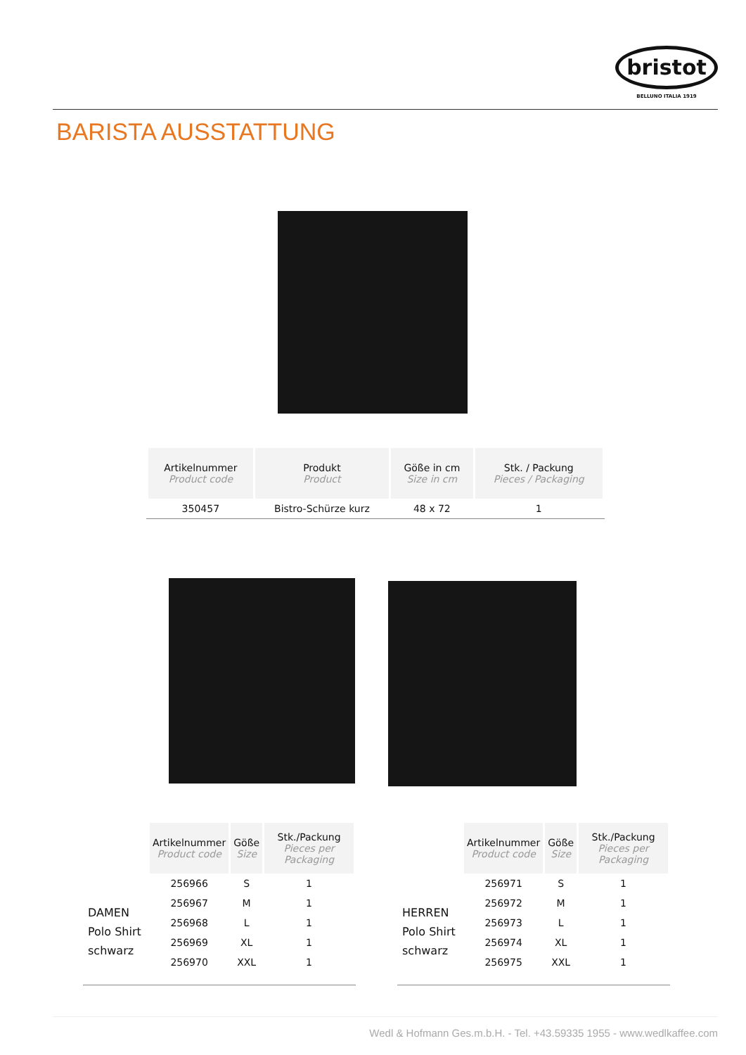bristot
BELLUNO ITALIA 1919
BARISTA AUSSTATTUNG
| Artikelnummer Product code | Produkt Product | Göße in cm Size in cm | Stk. / Packung Pieces / Packaging |
| --- | --- | --- | --- |
| 350457 | Bistro-Schürze kurz | 48 x 72 | 1 |
| Artikelnummer Product code | Göße Size | Stk./Packung Pieces per Packaging |
| --- | --- | --- |
| 256966 | S | 1 |
| 256967 | M | 1 |
| 256968 | L | 1 |
| 256969 | XL | 1 |
| 256970 | XXL | 1 |
DAMEN
Polo Shirt
schwarz
| Artikelnummer Product code | Göße Size | Stk./Packung Pieces per Packaging |
| --- | --- | --- |
| 256971 | S | 1 |
| 256972 | M | 1 |
| 256973 | L | 1 |
| 256974 | XL | 1 |
| 256975 | XXL | 1 |
HERREN
Polo Shirt
schwarz
Wedl & Hofmann Ges.m.b.H. - Tel. +43.59335 1955 - www.wedlkaffee.com